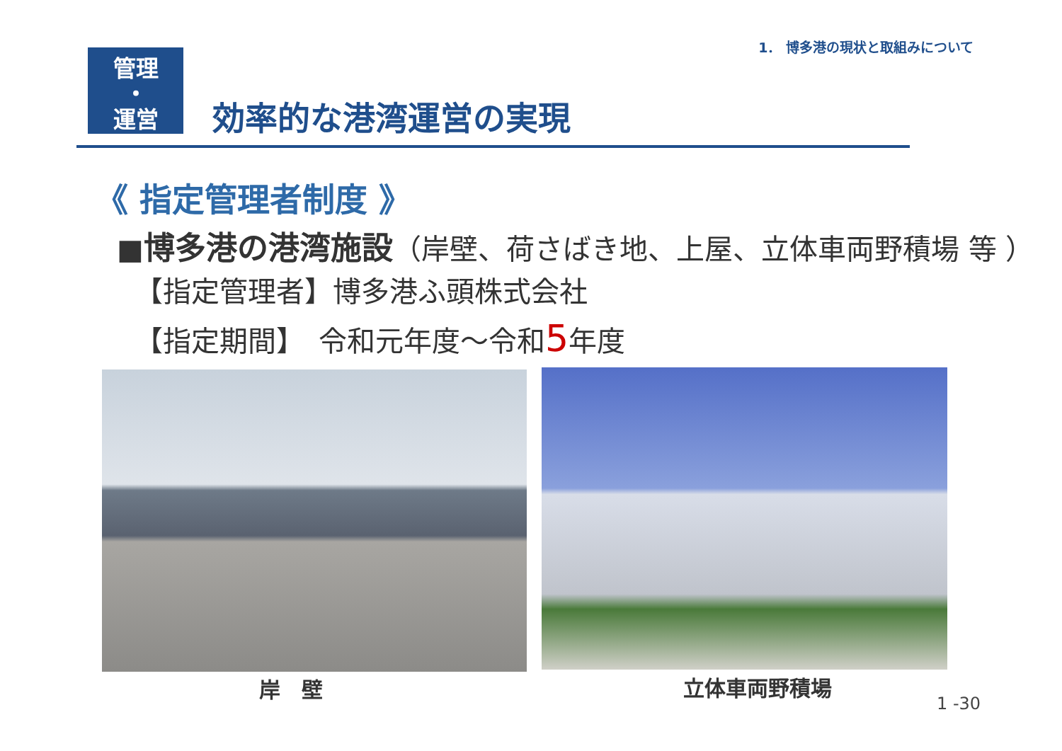1． 博多港の現状と取組みについて
管理
・
運営
効率的な港湾運営の実現
《 指定管理者制度 》
■博多港の港湾施設（岸壁、荷さばき地、上屋、立体車両野積場 等 ）
【指定管理者】博多港ふ頭株式会社
【指定期間】　令和元年度～令和5年度
岸　壁 立体車両野積場
1 -30